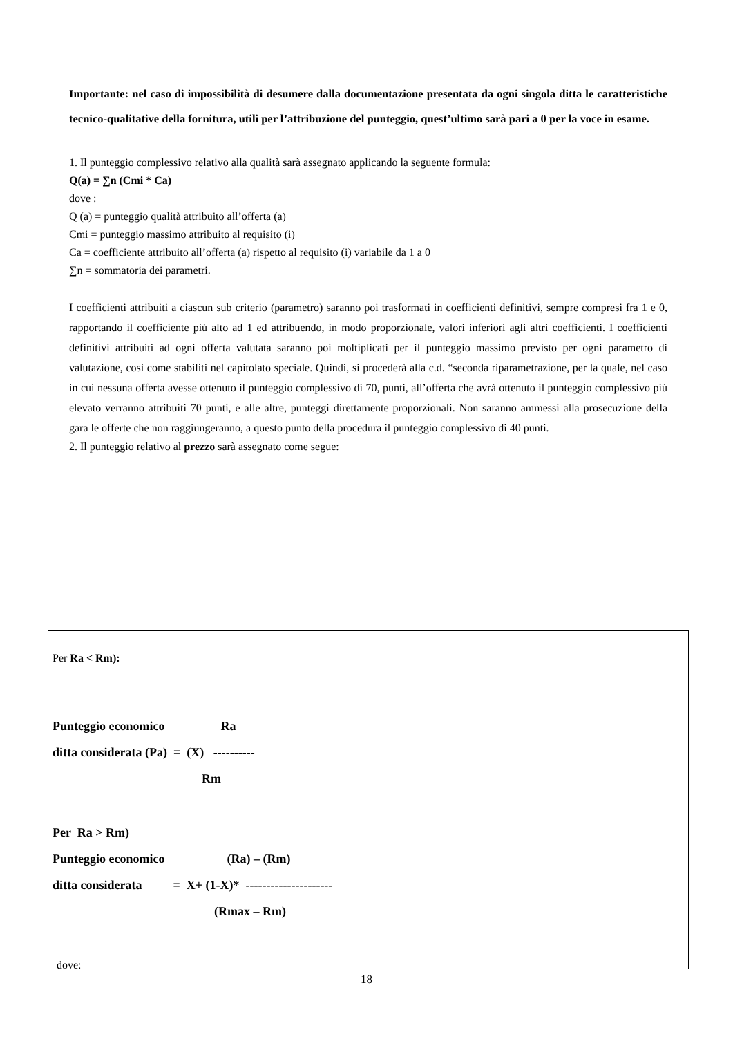Importante: nel caso di impossibilità di desumere dalla documentazione presentata da ogni singola ditta le caratteristiche tecnico-qualitative della fornitura, utili per l’attribuzione del punteggio, quest’ultimo sarà pari a 0 per la voce in esame.
1. Il punteggio complessivo relativo alla qualità sarà assegnato applicando la seguente formula:
Q(a) = ∑n (Cmi * Ca)
dove :
Q (a) = punteggio qualità attribuito all’offerta (a)
Cmi = punteggio massimo attribuito al requisito (i)
Ca = coefficiente attribuito all’offerta (a) rispetto al requisito (i) variabile da 1 a 0
∑n = sommatoria dei parametri.
I coefficienti attribuiti a ciascun sub criterio (parametro) saranno poi trasformati in coefficienti definitivi, sempre compresi fra 1 e 0, rapportando il coefficiente più alto ad 1 ed attribuendo, in modo proporzionale, valori inferiori agli altri coefficienti. I coefficienti definitivi attribuiti ad ogni offerta valutata saranno poi moltiplicati per il punteggio massimo previsto per ogni parametro di valutazione, così come stabiliti nel capitolato speciale. Quindi, si procederà alla c.d. “seconda riparametrazione, per la quale, nel caso in cui nessuna offerta avesse ottenuto il punteggio complessivo di 70, punti, all’offerta che avrà ottenuto il punteggio complessivo più elevato verranno attribuiti 70 punti, e alle altre, punteggi direttamente proporzionali. Non saranno ammessi alla prosecuzione della gara le offerte che non raggiungeranno, a questo punto della procedura il punteggio complessivo di 40 punti.
2. Il punteggio relativo al prezzo sarà assegnato come segue:
Per Ra < Rm):
Punteggio economico Ra ditta considerata (Pa) = (X) ---------- Rm
Per Ra > Rm) Punteggio economico (Ra) – (Rm) ditta considerata = X+ (1-X)* --------------------- (Rmax – Rm)
dove:
18